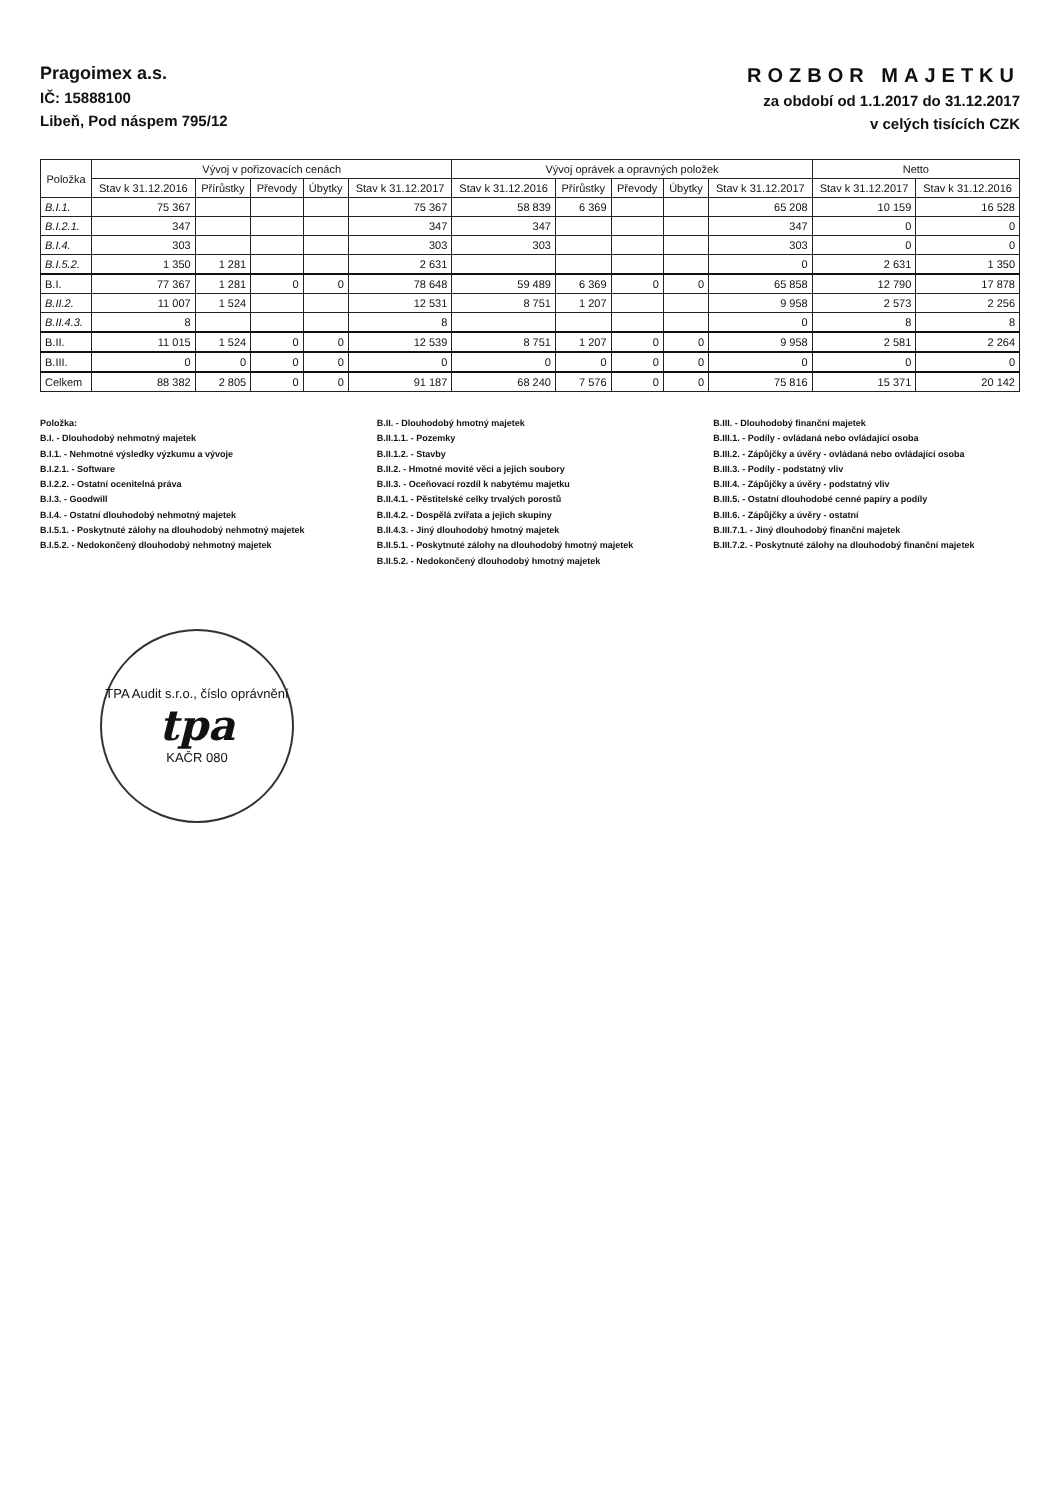Pragoimex a.s.
IČ: 15888100
Libeň, Pod náspem 795/12
ROZBOR MAJETKU
za období od 1.1.2017 do 31.12.2017
v celých tisících CZK
| Položka | Vývoj v pořizovacích cenách | | | | | Vývoj oprávek a opravných položek | | | | | Netto | |
| --- | --- | --- | --- | --- | --- | --- | --- | --- | --- | --- | --- | --- |
| | Stav k 31.12.2016 | Přírůstky | Převody | Úbytky | Stav k 31.12.2017 | Stav k 31.12.2016 | Přírůstky | Převody | Úbytky | Stav k 31.12.2017 | Stav k 31.12.2017 | Stav k 31.12.2016 |
| B.I.1. | 75 367 | | | | 75 367 | 58 839 | 6 369 | | | 65 208 | 10 159 | 16 528 |
| B.I.2.1. | 347 | | | | 347 | 347 | | | | 347 | 0 | 0 |
| B.I.4. | 303 | | | | 303 | 303 | | | | 303 | 0 | 0 |
| B.I.5.2. | 1 350 | 1 281 | | | 2 631 | | | | | 0 | 2 631 | 1 350 |
| B.I. | 77 367 | 1 281 | 0 | 0 | 78 648 | 59 489 | 6 369 | 0 | 0 | 65 858 | 12 790 | 17 878 |
| B.II.2. | 11 007 | 1 524 | | | 12 531 | 8 751 | 1 207 | | | 9 958 | 2 573 | 2 256 |
| B.II.4.3. | 8 | | | | 8 | | | | | 0 | 8 | 8 |
| B.II. | 11 015 | 1 524 | 0 | 0 | 12 539 | 8 751 | 1 207 | 0 | 0 | 9 958 | 2 581 | 2 264 |
| B.III. | 0 | 0 | 0 | 0 | 0 | 0 | 0 | 0 | 0 | 0 | 0 | 0 |
| Celkem | 88 382 | 2 805 | 0 | 0 | 91 187 | 68 240 | 7 576 | 0 | 0 | 75 816 | 15 371 | 20 142 |
Položka:
B.I. - Dlouhodobý nehmotný majetek
B.I.1. - Nehmotné výsledky výzkumu a vývoje
B.I.2.1. - Software
B.I.2.2. - Ostatní ocenitelná práva
B.I.3. - Goodwill
B.I.4. - Ostatní dlouhodobý nehmotný majetek
B.I.5.1. - Poskytnuté zálohy na dlouhodobý nehmotný majetek
B.I.5.2. - Nedokončený dlouhodobý nehmotný majetek
B.II. - Dlouhodobý hmotný majetek
B.II.1.1. - Pozemky
B.II.1.2. - Stavby
B.II.2. - Hmotné movité věci a jejich soubory
B.II.3. - Oceňovací rozdíl k nabytému majetku
B.II.4.1. - Pěstitelské celky trvalých porostů
B.II.4.2. - Dospělá zvířata a jejich skupiny
B.II.4.3. - Jiný dlouhodobý hmotný majetek
B.II.5.1. - Poskytnuté zálohy na dlouhodobý hmotný majetek
B.II.5.2. - Nedokončený dlouhodobý hmotný majetek
B.III. - Dlouhodobý finanční majetek
B.III.1. - Podíly - ovládaná nebo ovládající osoba
B.III.2. - Zápůjčky a úvěry - ovládaná nebo ovládající osoba
B.III.3. - Podíly - podstatný vliv
B.III.4. - Zápůjčky a úvěry - podstatný vliv
B.III.5. - Ostatní dlouhodobé cenné papíry a podíly
B.III.6. - Zápůjčky a úvěry - ostatní
B.III.7.1. - Jiný dlouhodobý finanční majetek
B.III.7.2. - Poskytnuté zálohy na dlouhodobý finanční majetek
TPA Audit s.r.o., číslo oprávnění
tpa
KAČR 080